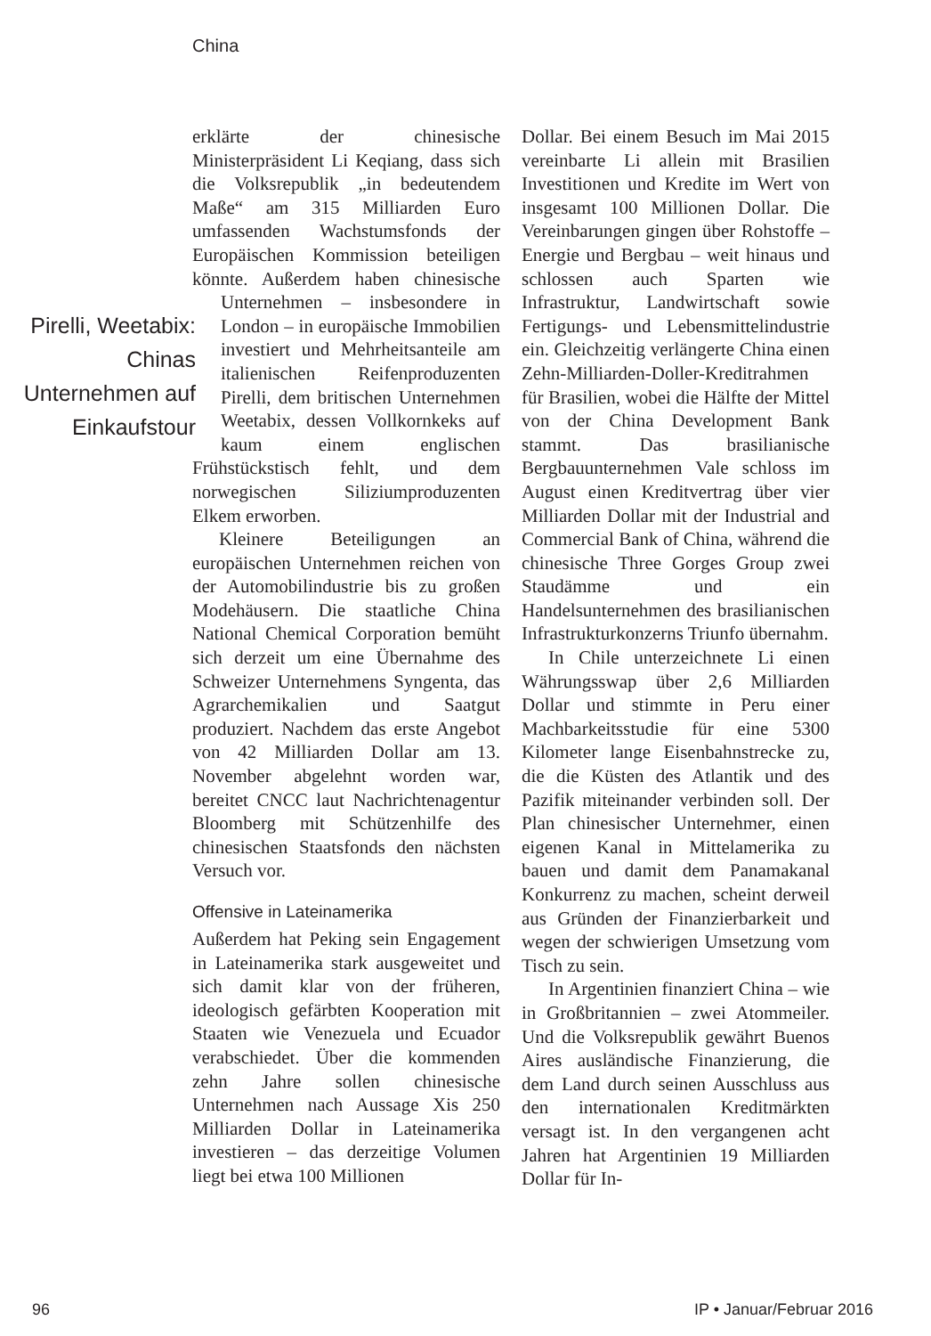China
erklärte der chinesische Ministerpräsident Li Keqiang, dass sich die Volksrepublik „in bedeutendem Maße“ am 315 Milliarden Euro umfassenden Wachstumsfonds der Europäischen Kommission beteiligen könnte. Außerdem haben chinesische Unter Pirelli, Weetabix: Chinas Unternehmen auf Einkaufstour nehmen – insbesondere in London – in europäische Immobilien investiert und Mehrheitsanteile am italienischen Reifenproduzenten Pirelli, dem britischen Unternehmen Weetabix, dessen Vollkornkeks auf kaum einem englischen Frühstückstisch fehlt, und dem norwegischen Siliziumproduzenten Elkem erworben.
Kleinere Beteiligungen an europäischen Unternehmen reichen von der Automobilindustrie bis zu großen Modehäusern. Die staatliche China National Chemical Corporation bemüht sich derzeit um eine Übernahme des Schweizer Unternehmens Syngenta, das Agrarchemikalien und Saatgut produziert. Nachdem das erste Angebot von 42 Milliarden Dollar am 13. November abgelehnt worden war, bereitet CNCC laut Nachrichtenagentur Bloomberg mit Schützenhilfe des chinesischen Staatsfonds den nächsten Versuch vor.
Offensive in Lateinamerika
Außerdem hat Peking sein Engagement in Lateinamerika stark ausgeweitet und sich damit klar von der früheren, ideologisch gefärbten Kooperation mit Staaten wie Venezuela und Ecuador verabschiedet. Über die kommenden zehn Jahre sollen chinesische Unternehmen nach Aussage Xis 250 Milliarden Dollar in Lateinamerika investieren – das derzeitige Volumen liegt bei etwa 100 Millionen
Dollar. Bei einem Besuch im Mai 2015 vereinbarte Li allein mit Brasilien Investitionen und Kredite im Wert von insgesamt 100 Millionen Dollar. Die Vereinbarungen gingen über Rohstoffe – Energie und Bergbau – weit hinaus und schlossen auch Sparten wie Infrastruktur, Landwirtschaft sowie Fertigungs- und Lebensmittelindustrie ein. Gleichzeitig verlängerte China einen Zehn-Milliarden-Doller-Kreditrahmen für Brasilien, wobei die Hälfte der Mittel von der China Development Bank stammt. Das brasilianische Bergbauunternehmen Vale schloss im August einen Kreditvertrag über vier Milliarden Dollar mit der Industrial and Commercial Bank of China, während die chinesische Three Gorges Group zwei Staudämme und ein Handelsunternehmen des brasilianischen Infrastrukturkonzerns Triunfo übernahm.
In Chile unterzeichnete Li einen Währungsswap über 2,6 Milliarden Dollar und stimmte in Peru einer Machbarkeitsstudie für eine 5300 Kilometer lange Eisenbahnstrecke zu, die die Küsten des Atlantik und des Pazifik miteinander verbinden soll. Der Plan chinesischer Unternehmer, einen eigenen Kanal in Mittelamerika zu bauen und damit dem Panamakanal Konkurrenz zu machen, scheint derweil aus Gründen der Finanzierbarkeit und wegen der schwierigen Umsetzung vom Tisch zu sein.
In Argentinien finanziert China – wie in Großbritannien – zwei Atommeiler. Und die Volksrepublik gewährt Buenos Aires ausländische Finanzierung, die dem Land durch seinen Ausschluss aus den internationalen Kreditmärkten versagt ist. In den vergangenen acht Jahren hat Argentinien 19 Milliarden Dollar für In-
96 IP • Januar/Februar 2016